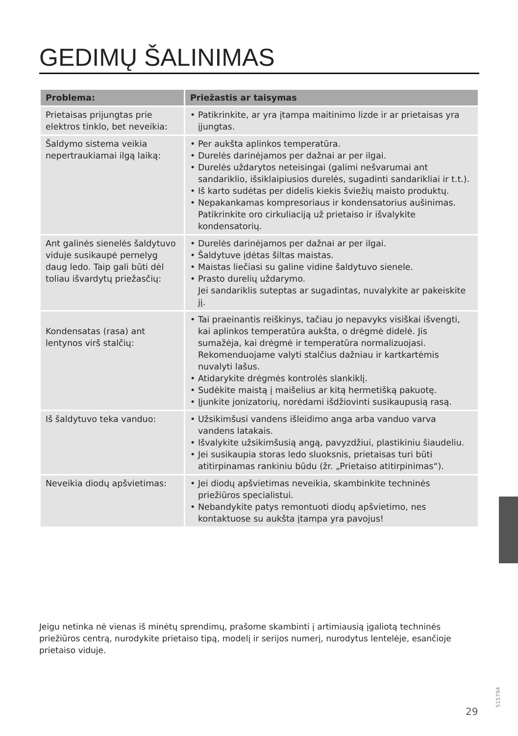GEDIMŲ ŠALINIMAS
| Problema: | Priežastis ar taisymas |
| --- | --- |
| Prietaisas prijungtas prie elektros tinklo, bet neveikia: | • Patikrinkite, ar yra įtampa maitinimo lizde ir ar prietaisas yra įjungtas. |
| Šaldymo sistema veikia nepertraukiamai ilgą laiką: | • Per aukšta aplinkos temperatūra. • Durelės darinėjamos per dažnai ar per ilgai. • Durelės uždarytos neteisingai (galimi nešvarumai ant sandariklio, išsiklaipiusios durelės, sugadinti sandarikliai ir t.t.). • Iš karto sudėtas per didelis kiekis šviežių maisto produktų. • Nepakankamas kompresoriaus ir kondensatorius aušinimas. Patikrinkite oro cirkuliaciją už prietaiso ir išvalykite kondensatorių. |
| Ant galinės sienelės šaldytuvo viduje susikaupė pernelyg daug ledo. Taip gali būti dėl toliau išvardytų priežasčių: | • Durelės darinėjamos per dažnai ar per ilgai. • Šaldytuve įdėtas šiltas maistas. • Maistas liečiasi su galine vidine šaldytuvo sienele. • Prasto durelių uždarymo. Jei sandariklis suteptas ar sugadintas, nuvalykite ar pakeiskite jį. |
| Kondensatas (rasa) ant lentynos virš stalčių: | • Tai praeinantis reiškinys, tačiau jo nepavyks visiškai išvengti, kai aplinkos temperatūra aukšta, o drėgmė didelė. Jis sumažėja, kai drėgmė ir temperatūra normalizuojasi. Rekomenduojame valyti stalčius dažniau ir kartkartėmis nuvalyti lašus. • Atidarykite drėgmės kontrolės slankiklį. • Sudėkite maistą į maišelius ar kitą hermetišką pakuotę. • Įjunkite jonizatorių, norėdami išdžiovinti susikaupusią rasą. |
| Iš šaldytuvo teka vanduo: | • Užsikimšusi vandens išleidimo anga arba vanduo varva vandens latakais. • Išvalykite užsikimšusią angą, pavyzdžiui, plastikiniu šiaudeliu. • Jei susikaupia storas ledo sluoksnis, prietaisas turi būti atitirpinamas rankiniu būdu (žr. „Prietaiso atitirpinimas“). |
| Neveikia diodų apšvietimas: | • Jei diodų apšvietimas neveikia, skambinkite techninės priežiūros specialistui. • Nebandykite patys remontuoti diodų apšvietimo, nes kontaktuose su aukšta įtampa yra pavojus! |
Jeigu netinka nė vienas iš minėtų sprendimų, prašome skambinti į artimiausią įgaliotą techninės priežiūros centrą, nurodykite prietaiso tipą, modelį ir serijos numerį, nurodytus lentelėje, esančioje prietaiso viduje.
515794
29